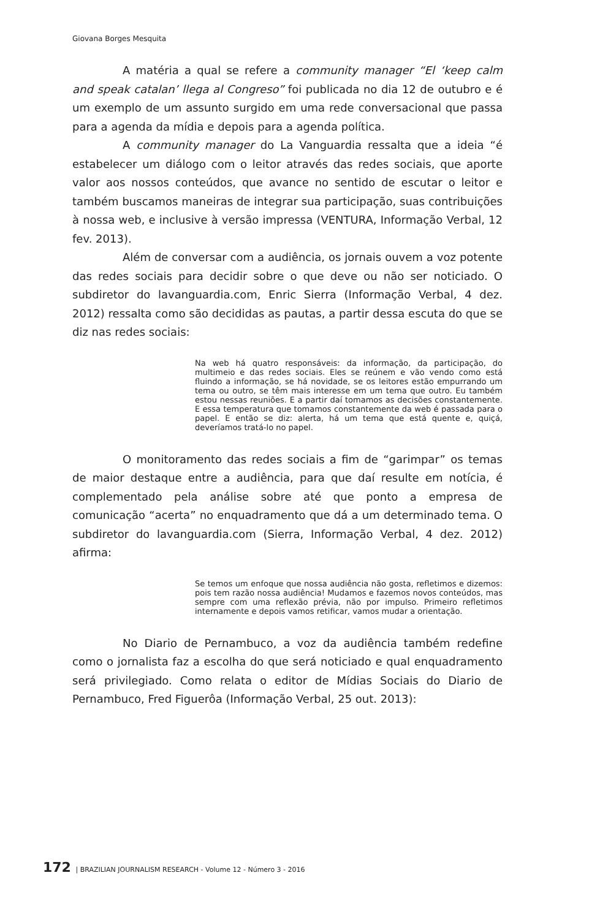Giovana Borges Mesquita
A matéria a qual se refere a community manager “El ‘keep calm and speak catalan’ llega al Congreso” foi publicada no dia 12 de outubro e é um exemplo de um assunto surgido em uma rede conversacional que passa para a agenda da mídia e depois para a agenda política.
A community manager do La Vanguardia ressalta que a ideia “é estabelecer um diálogo com o leitor através das redes sociais, que aporte valor aos nossos conteúdos, que avance no sentido de escutar o leitor e também buscamos maneiras de integrar sua participação, suas contribuições à nossa web, e inclusive à versão impressa (VENTURA, Informação Verbal, 12 fev. 2013).
Além de conversar com a audiência, os jornais ouvem a voz potente das redes sociais para decidir sobre o que deve ou não ser noticiado. O subdiretor do lavanguardia.com, Enric Sierra (Informação Verbal, 4 dez. 2012) ressalta como são decididas as pautas, a partir dessa escuta do que se diz nas redes sociais:
Na web há quatro responsáveis: da informação, da participação, do multimeio e das redes sociais. Eles se reúnem e vão vendo como está fluindo a informação, se há novidade, se os leitores estão empurrando um tema ou outro, se têm mais interesse em um tema que outro. Eu também estou nessas reuniões. E a partir daí tomamos as decisões constantemente. E essa temperatura que tomamos constantemente da web é passada para o papel. E então se diz: alerta, há um tema que está quente e, quiçá, deveríamos tratá-lo no papel.
O monitoramento das redes sociais a fim de “garimpar” os temas de maior destaque entre a audiência, para que daí resulte em notícia, é complementado pela análise sobre até que ponto a empresa de comunicação “acerta” no enquadramento que dá a um determinado tema. O subdiretor do lavanguardia.com (Sierra, Informação Verbal, 4 dez. 2012) afirma:
Se temos um enfoque que nossa audiência não gosta, refletimos e dizemos: pois tem razão nossa audiência! Mudamos e fazemos novos conteúdos, mas sempre com uma reflexão prévia, não por impulso. Primeiro refletimos internamente e depois vamos retificar, vamos mudar a orientação.
No Diario de Pernambuco, a voz da audiência também redefine como o jornalista faz a escolha do que será noticiado e qual enquadramento será privilegiado. Como relata o editor de Mídias Sociais do Diario de Pernambuco, Fred Figuerôa (Informação Verbal, 25 out. 2013):
172 | BRAZILIAN JOURNALISM RESEARCH - Volume 12 - Número 3 - 2016